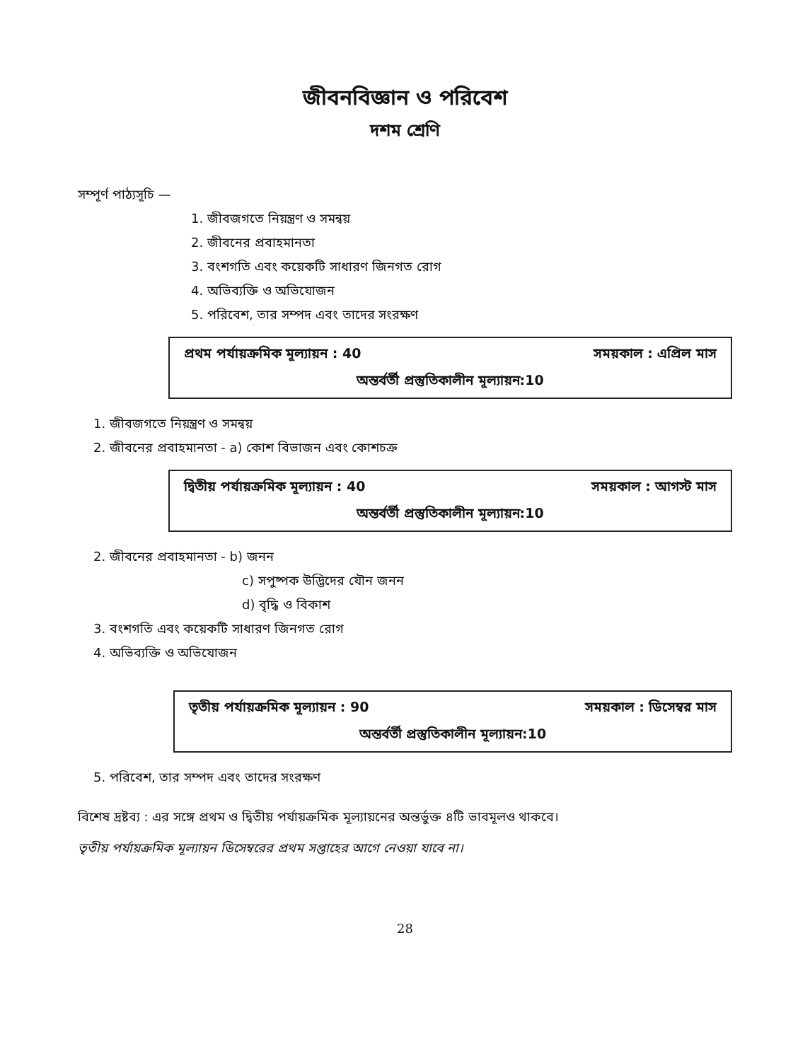জীবনবিজ্ঞান ও পরিবেশ
দশম শ্রেণি
সম্পূর্ণ পাঠ্যসূচি —
1. জীবজগতে নিয়ন্ত্রণ ও সমন্বয়
2. জীবনের প্রবাহমানতা
3. বংশগতি এবং কয়েকটি সাধারণ জিনগত রোগ
4. অভিব্যক্তি ও অভিযোজন
5. পরিবেশ, তার সম্পদ এবং তাদের সংরক্ষণ
প্রথম পর্যায়ক্রমিক মূল্যায়ন : 40 সময়কাল : এপ্রিল মাস
অন্তর্বর্তী প্রস্তুতিকালীন মূল্যায়ন:10
1. জীবজগতে নিয়ন্ত্রণ ও সমন্বয়
2. জীবনের প্রবাহমানতা - a) কোশ বিভাজন এবং কোশচক্র
দ্বিতীয় পর্যায়ক্রমিক মূল্যায়ন : 40 সময়কাল : আগস্ট মাস
অন্তর্বর্তী প্রস্তুতিকালীন মূল্যায়ন:10
2. জীবনের প্রবাহমানতা - b) জনন
c) সপুষ্পক উদ্ভিদের যৌন জনন
d) বৃদ্ধি ও বিকাশ
3. বংশগতি এবং কয়েকটি সাধারণ জিনগত রোগ
4. অভিব্যক্তি ও অভিযোজন
তৃতীয় পর্যায়ক্রমিক মূল্যায়ন : 90 সময়কাল : ডিসেম্বর মাস
অন্তর্বর্তী প্রস্তুতিকালীন মূল্যায়ন:10
5. পরিবেশ, তার সম্পদ এবং তাদের সংরক্ষণ
বিশেষ দ্রষ্টব্য : এর সঙ্গে প্রথম ও দ্বিতীয় পর্যায়ক্রমিক মূল্যায়নের অন্তর্ভুক্ত ৪টি ভাবমূলও থাকবে।
তৃতীয় পর্যায়ক্রমিক মূল্যায়ন ডিসেম্বরের প্রথম সপ্তাহের আগে নেওয়া যাবে না।
28